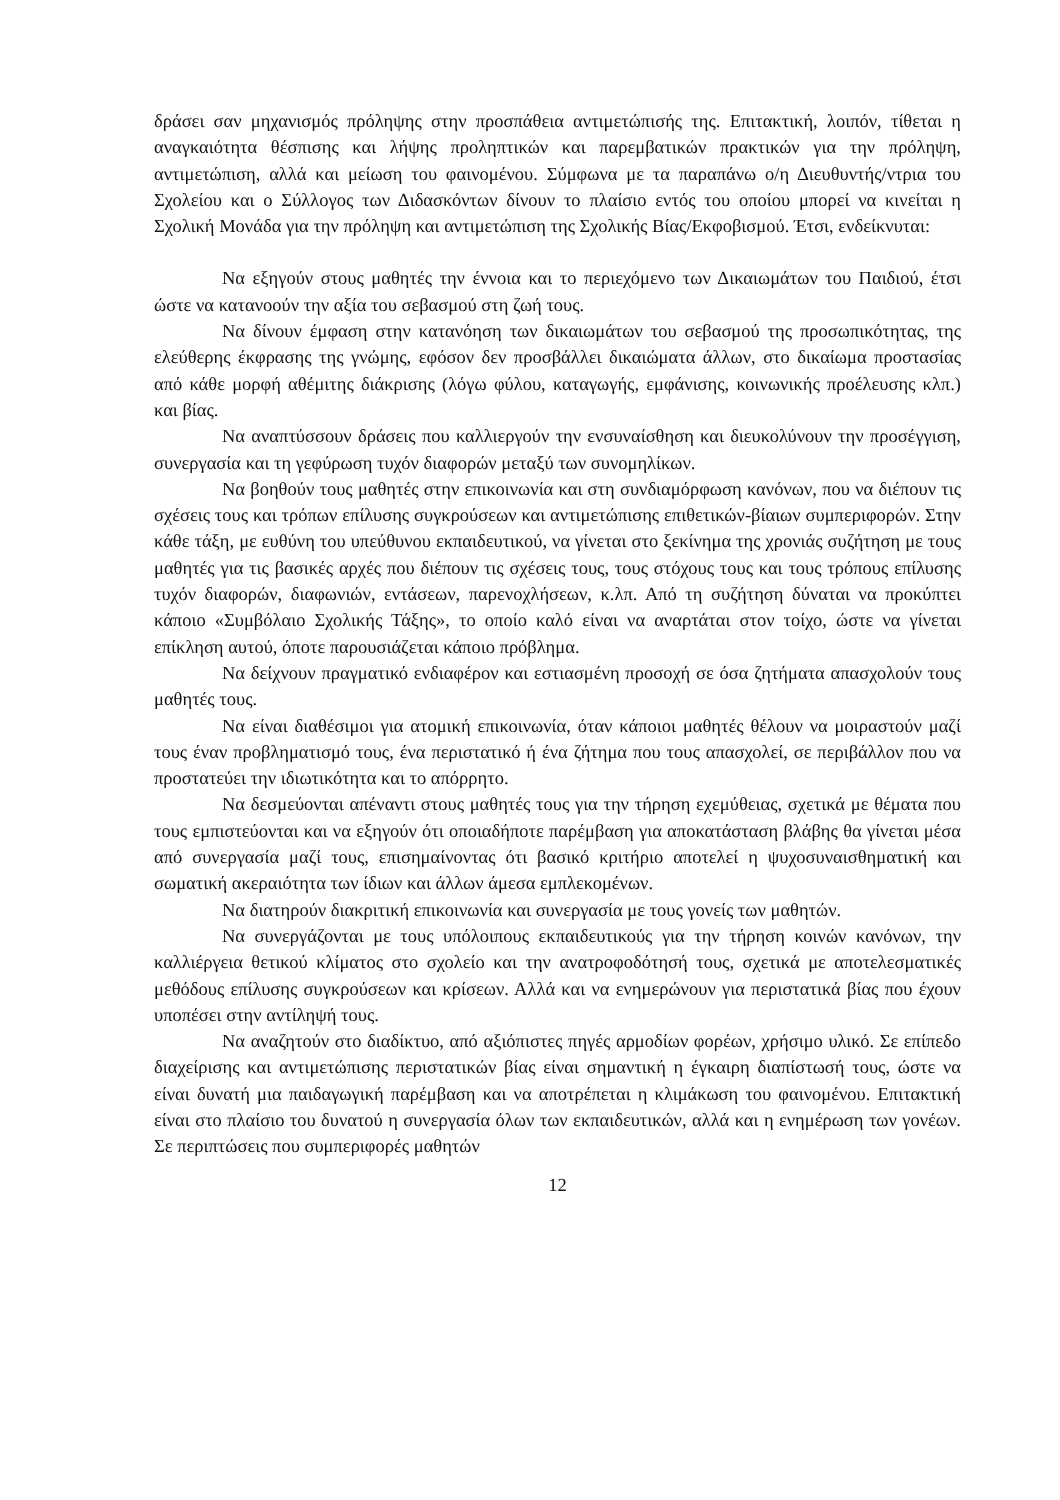δράσει σαν μηχανισμός πρόληψης στην προσπάθεια αντιμετώπισής της. Επιτακτική, λοιπόν, τίθεται η αναγκαιότητα θέσπισης και λήψης προληπτικών και παρεμβατικών πρακτικών για την πρόληψη, αντιμετώπιση, αλλά και μείωση του φαινομένου. Σύμφωνα με τα παραπάνω ο/η Διευθυντής/ντρια του Σχολείου και ο Σύλλογος των Διδασκόντων δίνουν το πλαίσιο εντός του οποίου μπορεί να κινείται η Σχολική Μονάδα για την πρόληψη και αντιμετώπιση της Σχολικής Βίας/Εκφοβισμού. Έτσι, ενδείκνυται:
Να εξηγούν στους μαθητές την έννοια και το περιεχόμενο των Δικαιωμάτων του Παιδιού, έτσι ώστε να κατανοούν την αξία του σεβασμού στη ζωή τους.
Να δίνουν έμφαση στην κατανόηση των δικαιωμάτων του σεβασμού της προσωπικότητας, της ελεύθερης έκφρασης της γνώμης, εφόσον δεν προσβάλλει δικαιώματα άλλων, στο δικαίωμα προστασίας από κάθε μορφή αθέμιτης διάκρισης (λόγω φύλου, καταγωγής, εμφάνισης, κοινωνικής προέλευσης κλπ.) και βίας.
Να αναπτύσσουν δράσεις που καλλιεργούν την ενσυναίσθηση και διευκολύνουν την προσέγγιση, συνεργασία και τη γεφύρωση τυχόν διαφορών μεταξύ των συνομηλίκων.
Να βοηθούν τους μαθητές στην επικοινωνία και στη συνδιαμόρφωση κανόνων, που να διέπουν τις σχέσεις τους και τρόπων επίλυσης συγκρούσεων και αντιμετώπισης επιθετικών-βίαιων συμπεριφορών. Στην κάθε τάξη, με ευθύνη του υπεύθυνου εκπαιδευτικού, να γίνεται στο ξεκίνημα της χρονιάς συζήτηση με τους μαθητές για τις βασικές αρχές που διέπουν τις σχέσεις τους, τους στόχους τους και τους τρόπους επίλυσης τυχόν διαφορών, διαφωνιών, εντάσεων, παρενοχλήσεων, κ.λπ. Από τη συζήτηση δύναται να προκύπτει κάποιο «Συμβόλαιο Σχολικής Τάξης», το οποίο καλό είναι να αναρτάται στον τοίχο, ώστε να γίνεται επίκληση αυτού, όποτε παρουσιάζεται κάποιο πρόβλημα.
Να δείχνουν πραγματικό ενδιαφέρον και εστιασμένη προσοχή σε όσα ζητήματα απασχολούν τους μαθητές τους.
Να είναι διαθέσιμοι για ατομική επικοινωνία, όταν κάποιοι μαθητές θέλουν να μοιραστούν μαζί τους έναν προβληματισμό τους, ένα περιστατικό ή ένα ζήτημα που τους απασχολεί, σε περιβάλλον που να προστατεύει την ιδιωτικότητα και το απόρρητο.
Να δεσμεύονται απέναντι στους μαθητές τους για την τήρηση εχεμύθειας, σχετικά με θέματα που τους εμπιστεύονται και να εξηγούν ότι οποιαδήποτε παρέμβαση για αποκατάσταση βλάβης θα γίνεται μέσα από συνεργασία μαζί τους, επισημαίνοντας ότι βασικό κριτήριο αποτελεί η ψυχοσυναισθηματική και σωματική ακεραιότητα των ίδιων και άλλων άμεσα εμπλεκομένων.
Να διατηρούν διακριτική επικοινωνία και συνεργασία με τους γονείς των μαθητών.
Να συνεργάζονται με τους υπόλοιπους εκπαιδευτικούς για την τήρηση κοινών κανόνων, την καλλιέργεια θετικού κλίματος στο σχολείο και την ανατροφοδότησή τους, σχετικά με αποτελεσματικές μεθόδους επίλυσης συγκρούσεων και κρίσεων. Αλλά και να ενημερώνουν για περιστατικά βίας που έχουν υποπέσει στην αντίληψή τους.
Να αναζητούν στο διαδίκτυο, από αξιόπιστες πηγές αρμοδίων φορέων, χρήσιμο υλικό. Σε επίπεδο διαχείρισης και αντιμετώπισης περιστατικών βίας είναι σημαντική η έγκαιρη διαπίστωσή τους, ώστε να είναι δυνατή μια παιδαγωγική παρέμβαση και να αποτρέπεται η κλιμάκωση του φαινομένου. Επιτακτική είναι στο πλαίσιο του δυνατού η συνεργασία όλων των εκπαιδευτικών, αλλά και η ενημέρωση των γονέων. Σε περιπτώσεις που συμπεριφορές μαθητών
12